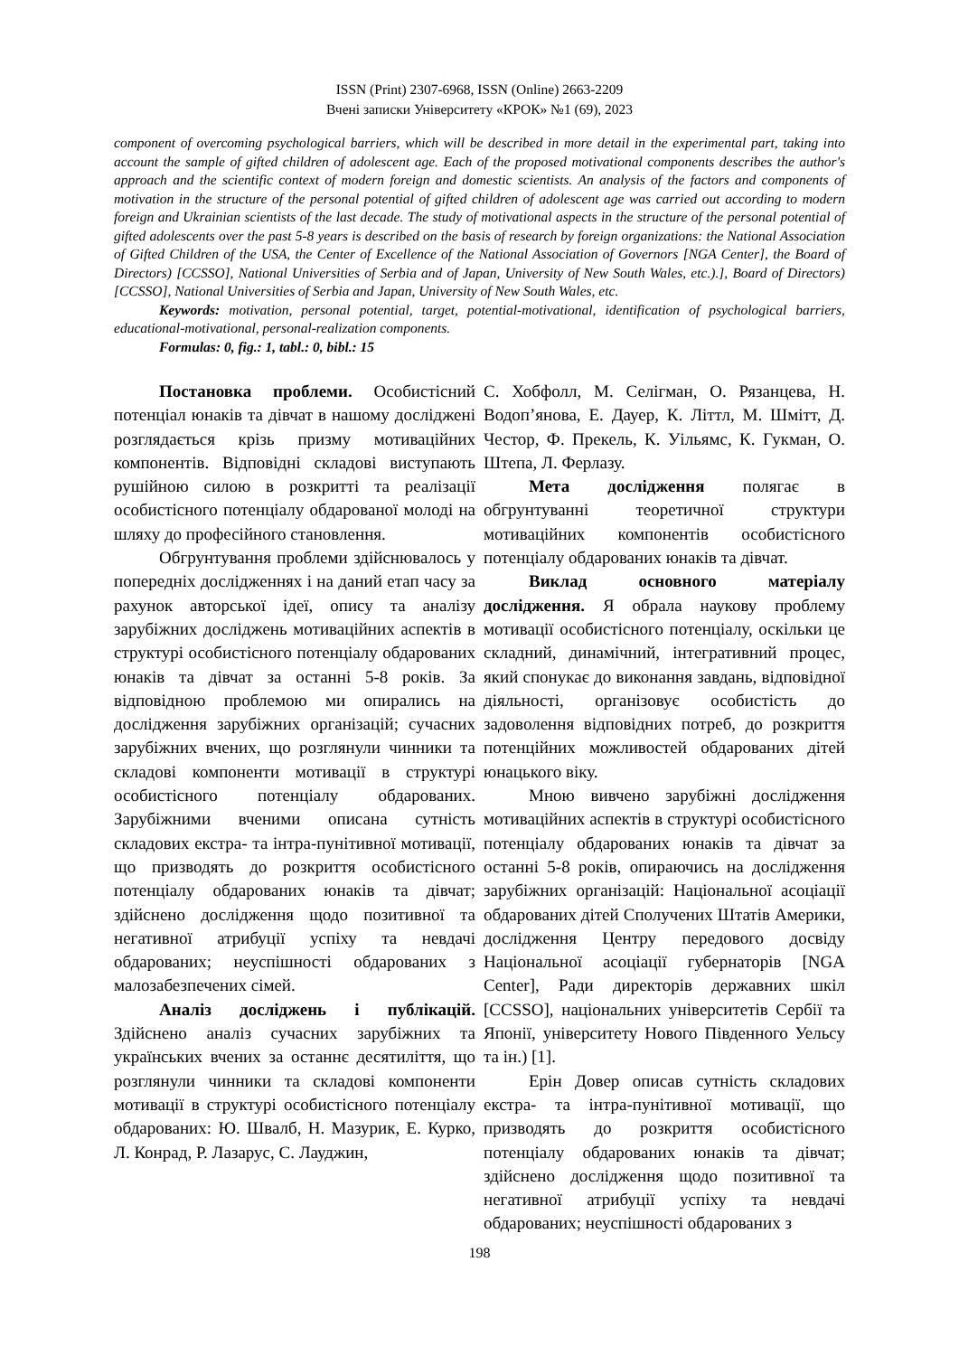ISSN (Print) 2307-6968, ISSN (Online) 2663-2209
Вчені записки Університету «КРОК» №1 (69), 2023
component of overcoming psychological barriers, which will be described in more detail in the experimental part, taking into account the sample of gifted children of adolescent age. Each of the proposed motivational components describes the author's approach and the scientific context of modern foreign and domestic scientists. An analysis of the factors and components of motivation in the structure of the personal potential of gifted children of adolescent age was carried out according to modern foreign and Ukrainian scientists of the last decade. The study of motivational aspects in the structure of the personal potential of gifted adolescents over the past 5-8 years is described on the basis of research by foreign organizations: the National Association of Gifted Children of the USA, the Center of Excellence of the National Association of Governors [NGA Center], the Board of Directors) [CCSSO], National Universities of Serbia and of Japan, University of New South Wales, etc.).], Board of Directors) [CCSSO], National Universities of Serbia and Japan, University of New South Wales, etc.
Keywords: motivation, personal potential, target, potential-motivational, identification of psychological barriers, educational-motivational, personal-realization components.
Formulas: 0, fig.: 1, tabl.: 0, bibl.: 15
Постановка проблеми. Особистісний потенціал юнаків та дівчат в нашому досліджені розглядається крізь призму мотиваційних компонентів. Відповідні складові виступають рушійною силою в розкритті та реалізації особистісного потенціалу обдарованої молоді на шляху до професійного становлення.
Обгрунтування проблеми здійснювалось у попередніх дослідженнях і на даний етап часу за рахунок авторської ідеї, опису та аналізу зарубіжних досліджень мотиваційних аспектів в структурі особистісного потенціалу обдарованих юнаків та дівчат за останні 5-8 років. За відповідною проблемою ми опирались на дослідження зарубіжних організацій; сучасних зарубіжних вчених, що розглянули чинники та складові компоненти мотивації в структурі особистісного потенціалу обдарованих. Зарубіжними вченими описана сутність складових екстра- та інтра-пунітивної мотивації, що призводять до розкриття особистісного потенціалу обдарованих юнаків та дівчат; здійснено дослідження щодо позитивної та негативної атрибуції успіху та невдачі обдарованих; неуспішності обдарованих з малозабезпечених сімей.
Аналіз досліджень і публікацій. Здійснено аналіз сучасних зарубіжних та українських вчених за останнє десятиліття, що розглянули чинники та складові компоненти мотивації в структурі особистісного потенціалу обдарованих: Ю. Швалб, Н. Мазурик, Е. Курко, Л. Конрад, Р. Лазарус, С. Лауджин,
С. Хобфолл, М. Селігман, О. Рязанцева, Н. Водоп’янова, Е. Дауер, К. Літтл, М. Шмітт, Д. Честор, Ф. Прекель, К. Уільямс, К. Гукман, О. Штепа, Л. Ферлазу.
Мета дослідження полягає в обгрунтуванні теоретичної структури мотиваційних компонентів особистісного потенціалу обдарованих юнаків та дівчат.
Виклад основного матеріалу дослідження. Я обрала наукову проблему мотивації особистісного потенціалу, оскільки це складний, динамічний, інтегративний процес, який спонукає до виконання завдань, відповідної діяльності, організовує особистість до задоволення відповідних потреб, до розкриття потенційних можливостей обдарованих дітей юнацького віку.
Мною вивчено зарубіжні дослідження мотиваційних аспектів в структурі особистісного потенціалу обдарованих юнаків та дівчат за останні 5-8 років, опираючись на дослідження зарубіжних організацій: Національної асоціації обдарованих дітей Сполучених Штатів Америки, дослідження Центру передового досвіду Національної асоціації губернаторів [NGA Center], Ради директорів державних шкіл [CCSSO], національних університетів Сербії та Японії, університету Нового Південного Уельсу та ін.) [1].
Ерін Довер описав сутність складових екстра- та інтра-пунітивної мотивації, що призводять до розкриття особистісного потенціалу обдарованих юнаків та дівчат; здійснено дослідження щодо позитивної та негативної атрибуції успіху та невдачі обдарованих; неуспішності обдарованих з
198